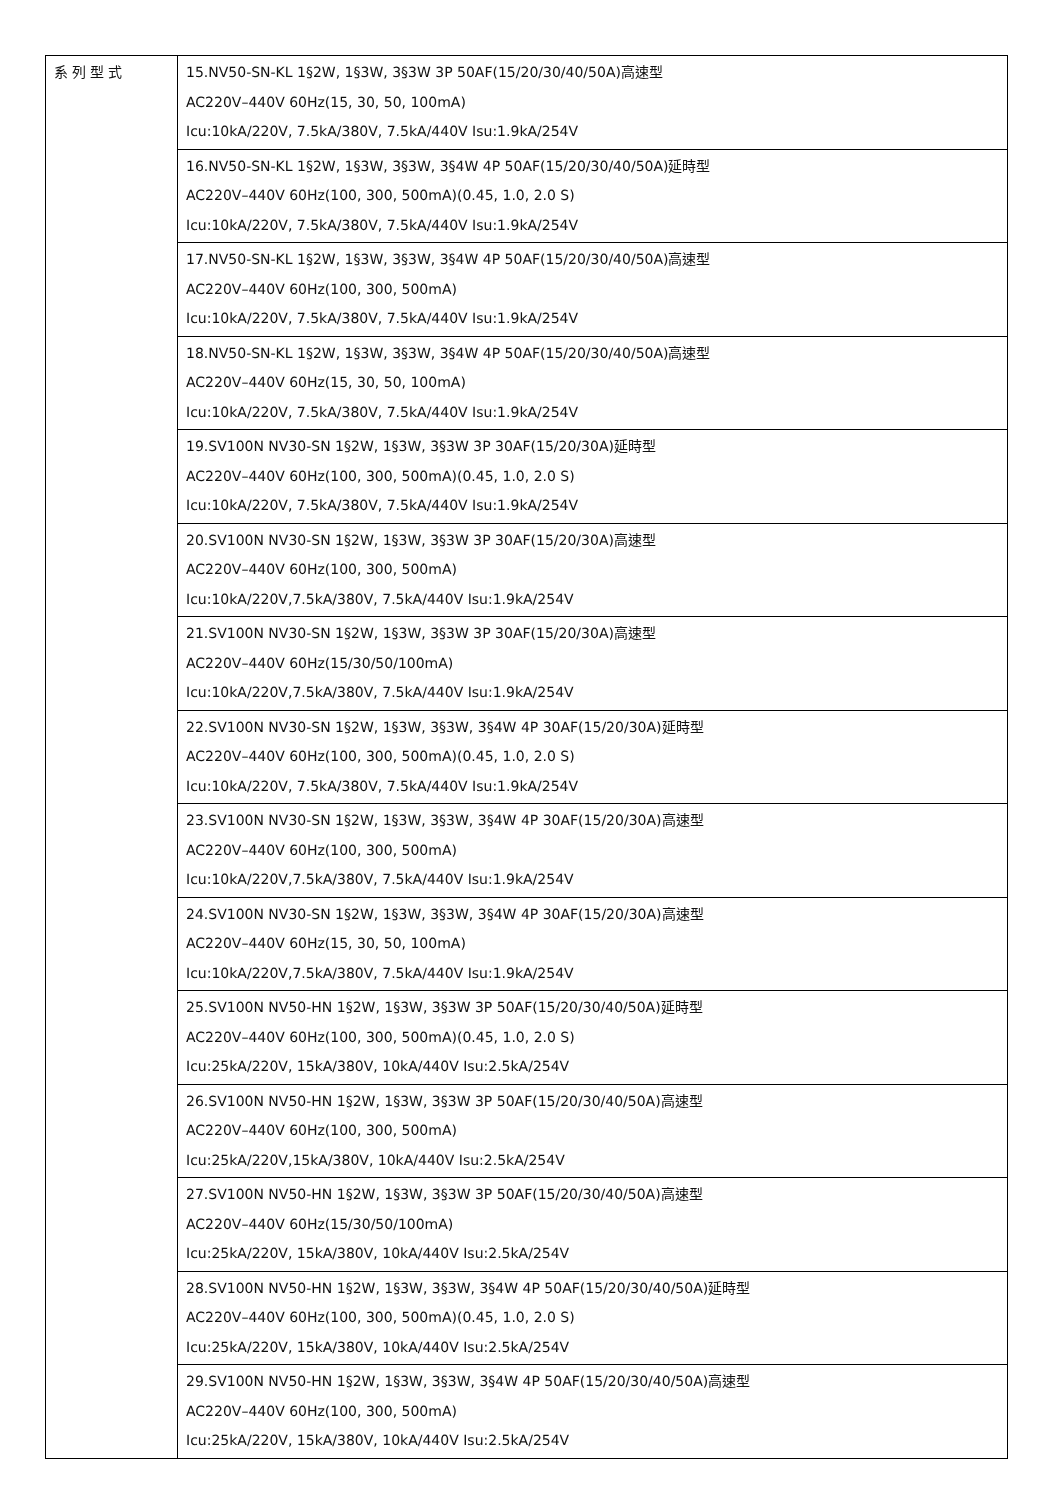| 系列型式 | 15.NV50-SN-KL 1§2W, 1§3W, 3§3W 3P 50AF(15/20/30/40/50A)高速型 AC220V–440V 60Hz(15, 30, 50, 100mA) Icu:10kA/220V, 7.5kA/380V, 7.5kA/440V Isu:1.9kA/254V |
| | 16.NV50-SN-KL 1§2W, 1§3W, 3§3W, 3§4W 4P 50AF(15/20/30/40/50A)延時型 AC220V–440V 60Hz(100, 300, 500mA)(0.45, 1.0, 2.0 S) Icu:10kA/220V, 7.5kA/380V, 7.5kA/440V Isu:1.9kA/254V |
| | 17.NV50-SN-KL 1§2W, 1§3W, 3§3W, 3§4W 4P 50AF(15/20/30/40/50A)高速型 AC220V–440V 60Hz(100, 300, 500mA) Icu:10kA/220V, 7.5kA/380V, 7.5kA/440V Isu:1.9kA/254V |
| | 18.NV50-SN-KL 1§2W, 1§3W, 3§3W, 3§4W 4P 50AF(15/20/30/40/50A)高速型 AC220V–440V 60Hz(15, 30, 50, 100mA) Icu:10kA/220V, 7.5kA/380V, 7.5kA/440V Isu:1.9kA/254V |
| | 19.SV100N NV30-SN 1§2W, 1§3W, 3§3W 3P 30AF(15/20/30A)延時型 AC220V–440V 60Hz(100, 300, 500mA)(0.45, 1.0, 2.0 S) Icu:10kA/220V, 7.5kA/380V, 7.5kA/440V Isu:1.9kA/254V |
| | 20.SV100N NV30-SN 1§2W, 1§3W, 3§3W 3P 30AF(15/20/30A)高速型 AC220V–440V 60Hz(100, 300, 500mA) Icu:10kA/220V,7.5kA/380V, 7.5kA/440V Isu:1.9kA/254V |
| | 21.SV100N NV30-SN 1§2W, 1§3W, 3§3W 3P 30AF(15/20/30A)高速型 AC220V–440V 60Hz(15/30/50/100mA) Icu:10kA/220V,7.5kA/380V, 7.5kA/440V Isu:1.9kA/254V |
| | 22.SV100N NV30-SN 1§2W, 1§3W, 3§3W, 3§4W 4P 30AF(15/20/30A)延時型 AC220V–440V 60Hz(100, 300, 500mA)(0.45, 1.0, 2.0 S) Icu:10kA/220V, 7.5kA/380V, 7.5kA/440V Isu:1.9kA/254V |
| | 23.SV100N NV30-SN 1§2W, 1§3W, 3§3W, 3§4W 4P 30AF(15/20/30A)高速型 AC220V–440V 60Hz(100, 300, 500mA) Icu:10kA/220V,7.5kA/380V, 7.5kA/440V Isu:1.9kA/254V |
| | 24.SV100N NV30-SN 1§2W, 1§3W, 3§3W, 3§4W 4P 30AF(15/20/30A)高速型 AC220V–440V 60Hz(15, 30, 50, 100mA) Icu:10kA/220V,7.5kA/380V, 7.5kA/440V Isu:1.9kA/254V |
| | 25.SV100N NV50-HN 1§2W, 1§3W, 3§3W 3P 50AF(15/20/30/40/50A)延時型 AC220V–440V 60Hz(100, 300, 500mA)(0.45, 1.0, 2.0 S) Icu:25kA/220V, 15kA/380V, 10kA/440V Isu:2.5kA/254V |
| | 26.SV100N NV50-HN 1§2W, 1§3W, 3§3W 3P 50AF(15/20/30/40/50A)高速型 AC220V–440V 60Hz(100, 300, 500mA) Icu:25kA/220V,15kA/380V, 10kA/440V Isu:2.5kA/254V |
| | 27.SV100N NV50-HN 1§2W, 1§3W, 3§3W 3P 50AF(15/20/30/40/50A)高速型 AC220V–440V 60Hz(15/30/50/100mA) Icu:25kA/220V, 15kA/380V, 10kA/440V Isu:2.5kA/254V |
| | 28.SV100N NV50-HN 1§2W, 1§3W, 3§3W, 3§4W 4P 50AF(15/20/30/40/50A)延時型 AC220V–440V 60Hz(100, 300, 500mA)(0.45, 1.0, 2.0 S) Icu:25kA/220V, 15kA/380V, 10kA/440V Isu:2.5kA/254V |
| | 29.SV100N NV50-HN 1§2W, 1§3W, 3§3W, 3§4W 4P 50AF(15/20/30/40/50A)高速型 AC220V–440V 60Hz(100, 300, 500mA) Icu:25kA/220V, 15kA/380V, 10kA/440V Isu:2.5kA/254V |